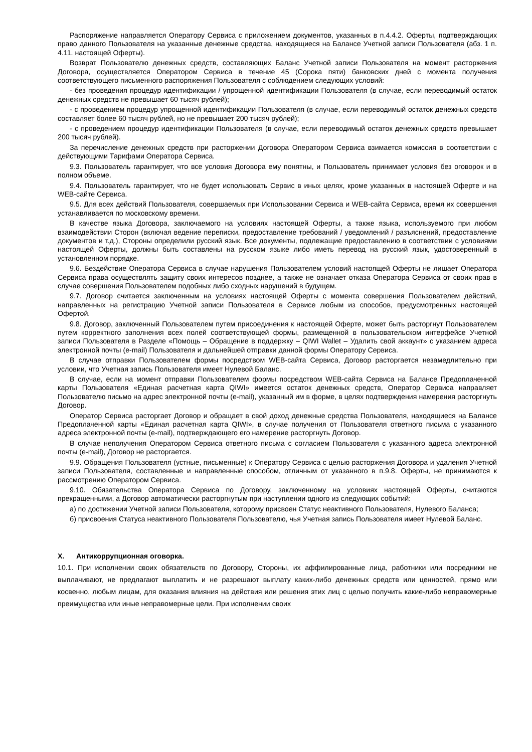Распоряжение направляется Оператору Сервиса с приложением документов, указанных в п.4.4.2. Оферты, подтверждающих право данного Пользователя на указанные денежные средства, находящиеся на Балансе Учетной записи Пользователя (абз. 1 п. 4.11. настоящей Оферты).
Возврат Пользователю денежных средств, составляющих Баланс Учетной записи Пользователя на момент расторжения Договора, осуществляется Оператором Сервиса в течение 45 (Сорока пяти) банковских дней с момента получения соответствующего письменного распоряжения Пользователя с соблюдением следующих условий:
- без проведения процедур идентификации / упрощенной идентификации Пользователя (в случае, если переводимый остаток денежных средств не превышает 60 тысяч рублей);
- с проведением процедур упрощенной идентификации Пользователя (в случае, если переводимый остаток денежных средств составляет более 60 тысяч рублей, но не превышает 200 тысяч рублей);
- с проведением процедур идентификации Пользователя (в случае, если переводимый остаток денежных средств превышает 200 тысяч рублей).
За перечисление денежных средств при расторжении Договора Оператором Сервиса взимается комиссия в соответствии с действующими Тарифами Оператора Сервиса.
9.3. Пользователь гарантирует, что все условия Договора ему понятны, и Пользователь принимает условия без оговорок и в полном объеме.
9.4. Пользователь гарантирует, что не будет использовать Сервис в иных целях, кроме указанных в настоящей Оферте и на WEB-сайте Сервиса.
9.5. Для всех действий Пользователя, совершаемых при Использовании Сервиса и WEB-сайта Сервиса, время их совершения устанавливается по московскому времени.
В качестве языка Договора, заключаемого на условиях настоящей Оферты, а также языка, используемого при любом взаимодействии Сторон (включая ведение переписки, предоставление требований / уведомлений / разъяснений, предоставление документов и т.д.), Стороны определили русский язык. Все документы, подлежащие предоставлению в соответствии с условиями настоящей Оферты, должны быть составлены на русском языке либо иметь перевод на русский язык, удостоверенный в установленном порядке.
9.6. Бездействие Оператора Сервиса в случае нарушения Пользователем условий настоящей Оферты не лишает Оператора Сервиса права осуществлять защиту своих интересов позднее, а также не означает отказа Оператора Сервиса от своих прав в случае совершения Пользователем подобных либо сходных нарушений в будущем.
9.7. Договор считается заключенным на условиях настоящей Оферты с момента совершения Пользователем действий, направленных на регистрацию Учетной записи Пользователя в Сервисе любым из способов, предусмотренных настоящей Офертой.
9.8. Договор, заключенный Пользователем путем присоединения к настоящей Оферте, может быть расторгнут Пользователем путем корректного заполнения всех полей соответствующей формы, размещенной в пользовательском интерфейсе Учетной записи Пользователя в Разделе «Помощь – Обращение в поддержку – QIWI Wallet – Удалить свой аккаунт» с указанием адреса электронной почты (e-mail) Пользователя и дальнейшей отправки данной формы Оператору Сервиса.
В случае отправки Пользователем формы посредством WEB-сайта Сервиса, Договор расторгается незамедлительно при условии, что Учетная запись Пользователя имеет Нулевой Баланс.
В случае, если на момент отправки Пользователем формы посредством WEB-сайта Сервиса на Балансе Предоплаченной карты Пользователя «Единая расчетная карта QIWI» имеется остаток денежных средств, Оператор Сервиса направляет Пользователю письмо на адрес электронной почты (e-mail), указанный им в форме, в целях подтверждения намерения расторгнуть Договор.
Оператор Сервиса расторгает Договор и обращает в свой доход денежные средства Пользователя, находящиеся на Балансе Предоплаченной карты «Единая расчетная карта QIWI», в случае получения от Пользователя ответного письма с указанного адреса электронной почты (e-mail), подтверждающего его намерение расторгнуть Договор.
В случае неполучения Оператором Сервиса ответного письма с согласием Пользователя с указанного адреса электронной почты (e-mail), Договор не расторгается.
9.9. Обращения Пользователя (устные, письменные) к Оператору Сервиса с целью расторжения Договора и удаления Учетной записи Пользователя, составленные и направленные способом, отличным от указанного в п.9.8. Оферты, не принимаются к рассмотрению Оператором Сервиса.
9.10. Обязательства Оператора Сервиса по Договору, заключенному на условиях настоящей Оферты, считаются прекращенными, а Договор автоматически расторгнутым при наступлении одного из следующих событий:
а) по достижении Учетной записи Пользователя, которому присвоен Статус неактивного Пользователя, Нулевого Баланса;
б) присвоения Статуса неактивного Пользователя Пользователю, чья Учетная запись Пользователя имеет Нулевой Баланс.
X. Антикоррупционная оговорка.
10.1. При исполнении своих обязательств по Договору, Стороны, их аффилированные лица, работники или посредники не выплачивают, не предлагают выплатить и не разрешают выплату каких-либо денежных средств или ценностей, прямо или косвенно, любым лицам, для оказания влияния на действия или решения этих лиц с целью получить какие-либо неправомерные преимущества или иные неправомерные цели. При исполнении своих